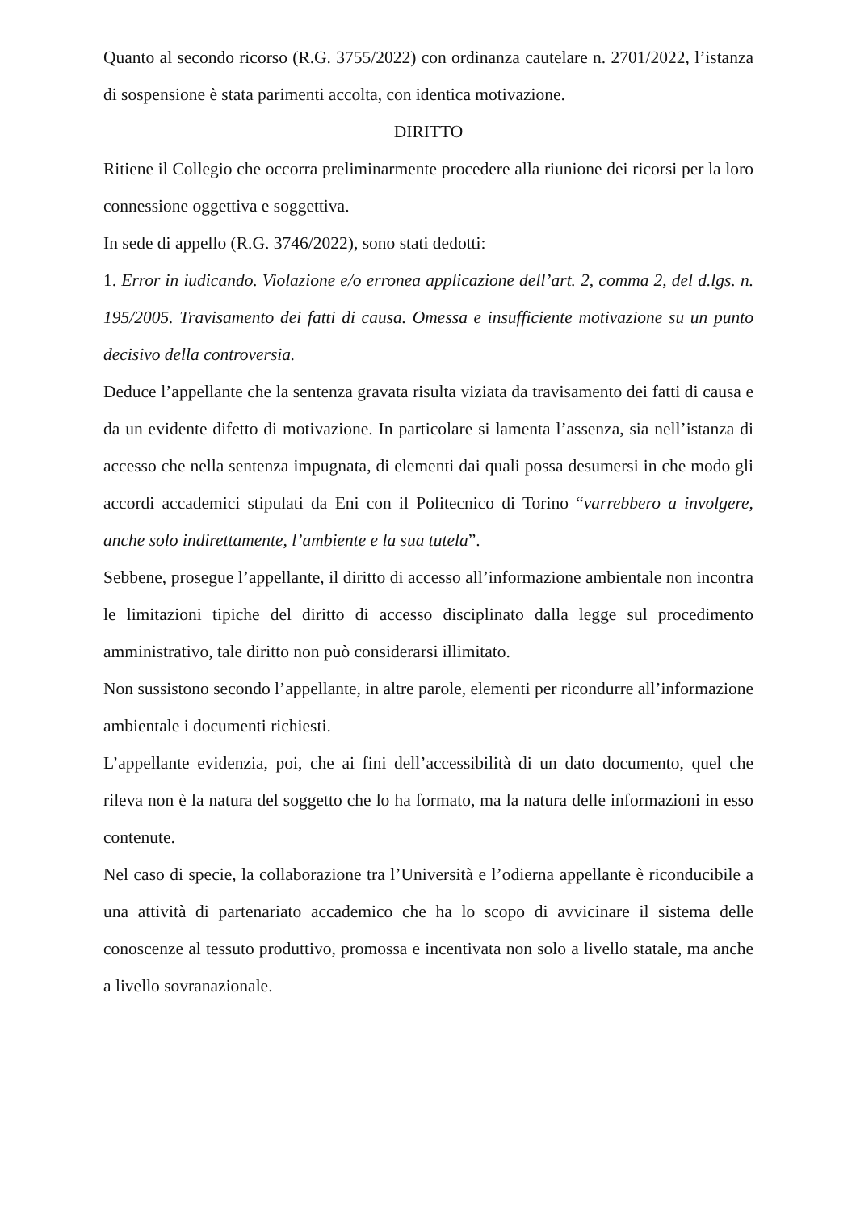Quanto al secondo ricorso (R.G. 3755/2022) con ordinanza cautelare n. 2701/2022, l’istanza di sospensione è stata parimenti accolta, con identica motivazione.
DIRITTO
Ritiene il Collegio che occorra preliminarmente procedere alla riunione dei ricorsi per la loro connessione oggettiva e soggettiva.
In sede di appello (R.G. 3746/2022), sono stati dedotti:
1. Error in iudicando. Violazione e/o erronea applicazione dell’art. 2, comma 2, del d.lgs. n. 195/2005. Travisamento dei fatti di causa. Omessa e insufficiente motivazione su un punto decisivo della controversia.
Deduce l’appellante che la sentenza gravata risulta viziata da travisamento dei fatti di causa e da un evidente difetto di motivazione. In particolare si lamenta l’assenza, sia nell’istanza di accesso che nella sentenza impugnata, di elementi dai quali possa desumersi in che modo gli accordi accademici stipulati da Eni con il Politecnico di Torino “varrebbero a involgere, anche solo indirettamente, l’ambiente e la sua tutela”.
Sebbene, prosegue l’appellante, il diritto di accesso all’informazione ambientale non incontra le limitazioni tipiche del diritto di accesso disciplinato dalla legge sul procedimento amministrativo, tale diritto non può considerarsi illimitato.
Non sussistono secondo l’appellante, in altre parole, elementi per ricondurre all’informazione ambientale i documenti richiesti.
L’appellante evidenzia, poi, che ai fini dell’accessibilità di un dato documento, quel che rileva non è la natura del soggetto che lo ha formato, ma la natura delle informazioni in esso contenute.
Nel caso di specie, la collaborazione tra l’Università e l’odierna appellante è riconducibile a una attività di partenariato accademico che ha lo scopo di avvicinare il sistema delle conoscenze al tessuto produttivo, promossa e incentivata non solo a livello statale, ma anche a livello sovranazionale.